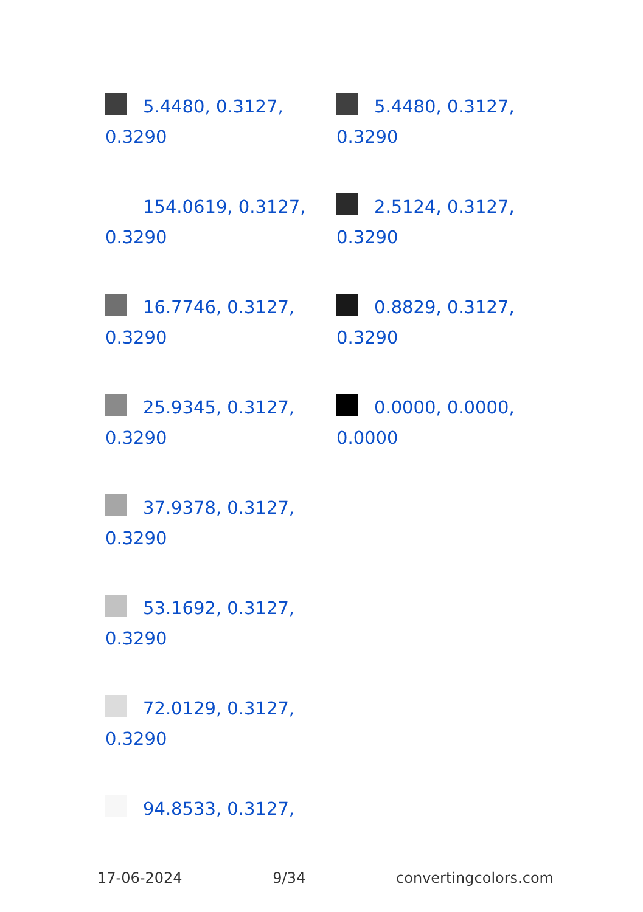5.4480, 0.3127,
0.3290
154.0619, 0.3127,
0.3290
16.7746, 0.3127,
0.3290
25.9345, 0.3127,
0.3290
37.9378, 0.3127,
0.3290
53.1692, 0.3127,
0.3290
72.0129, 0.3127,
0.3290
94.8533, 0.3127,
5.4480, 0.3127,
0.3290
2.5124, 0.3127,
0.3290
0.8829, 0.3127,
0.3290
0.0000, 0.0000,
0.0000
17-06-2024 9/34 convertingcolors.com